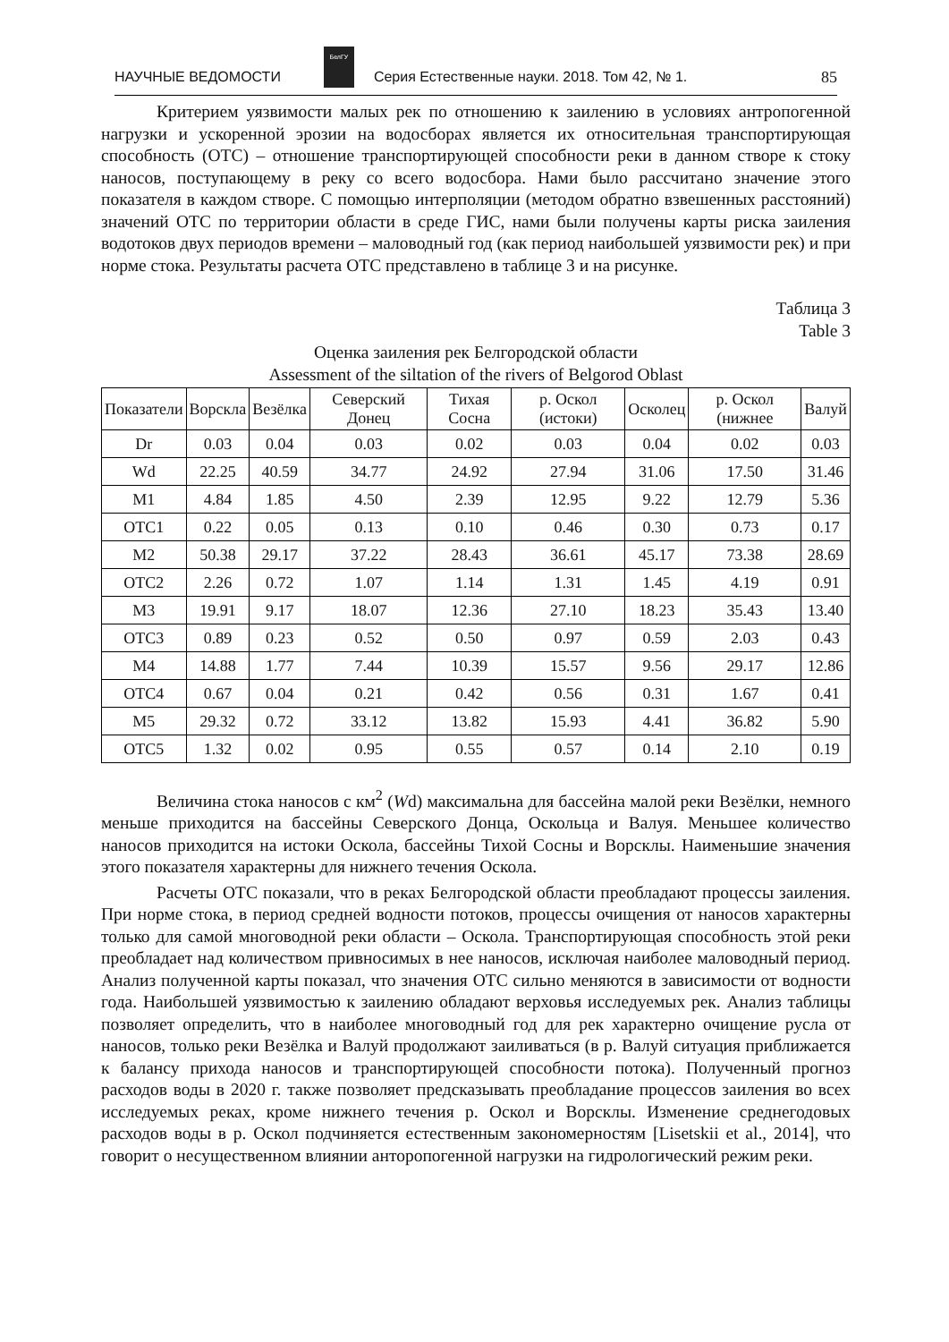НАУЧНЫЕ ВЕДОМОСТИ
БелГУ
Серия Естественные науки. 2018. Том 42, № 1. 85
Критерием уязвимости малых рек по отношению к заилению в условиях антропогенной нагрузки и ускоренной эрозии на водосборах является их относительная транспортирующая способность (ОТС) – отношение транспортирующей способности реки в данном створе к стоку наносов, поступающему в реку со всего водосбора. Нами было рассчитано значение этого показателя в каждом створе. С помощью интерполяции (методом обратно взвешенных расстояний) значений ОТС по территории области в среде ГИС, нами были получены карты риска заиления водотоков двух периодов времени – маловодный год (как период наибольшей уязвимости рек) и при норме стока. Результаты расчета ОТС представлено в таблице 3 и на рисунке.
Таблица 3
Table 3
Оценка заиления рек Белгородской области
Assessment of the siltation of the rivers of Belgorod Oblast
| Показатели | Ворскла | Везёлка | Северский Донец | Тихая Сосна | р. Оскол (истоки) | Осколец | р. Оскол (нижнее | Валуй |
| --- | --- | --- | --- | --- | --- | --- | --- | --- |
| Dr | 0.03 | 0.04 | 0.03 | 0.02 | 0.03 | 0.04 | 0.02 | 0.03 |
| Wd | 22.25 | 40.59 | 34.77 | 24.92 | 27.94 | 31.06 | 17.50 | 31.46 |
| M1 | 4.84 | 1.85 | 4.50 | 2.39 | 12.95 | 9.22 | 12.79 | 5.36 |
| ОТС1 | 0.22 | 0.05 | 0.13 | 0.10 | 0.46 | 0.30 | 0.73 | 0.17 |
| M2 | 50.38 | 29.17 | 37.22 | 28.43 | 36.61 | 45.17 | 73.38 | 28.69 |
| ОТС2 | 2.26 | 0.72 | 1.07 | 1.14 | 1.31 | 1.45 | 4.19 | 0.91 |
| M3 | 19.91 | 9.17 | 18.07 | 12.36 | 27.10 | 18.23 | 35.43 | 13.40 |
| ОТС3 | 0.89 | 0.23 | 0.52 | 0.50 | 0.97 | 0.59 | 2.03 | 0.43 |
| M4 | 14.88 | 1.77 | 7.44 | 10.39 | 15.57 | 9.56 | 29.17 | 12.86 |
| ОТС4 | 0.67 | 0.04 | 0.21 | 0.42 | 0.56 | 0.31 | 1.67 | 0.41 |
| M5 | 29.32 | 0.72 | 33.12 | 13.82 | 15.93 | 4.41 | 36.82 | 5.90 |
| ОТС5 | 1.32 | 0.02 | 0.95 | 0.55 | 0.57 | 0.14 | 2.10 | 0.19 |
Величина стока наносов с км<sup>2</sup> (Wd) максимальна для бассейна малой реки Везёлки, немного меньше приходится на бассейны Северского Донца, Оскольца и Валуя. Меньшее количество наносов приходится на истоки Оскола, бассейны Тихой Сосны и Ворсклы. Наименьшие значения этого показателя характерны для нижнего течения Оскола.
Расчеты ОТС показали, что в реках Белгородской области преобладают процессы заиления. При норме стока, в период средней водности потоков, процессы очищения от наносов характерны только для самой многоводной реки области – Оскола. Транспортирующая способность этой реки преобладает над количеством привносимых в нее наносов, исключая наиболее маловодный период. Анализ полученной карты показал, что значения ОТС сильно меняются в зависимости от водности года. Наибольшей уязвимостью к заилению обладают верховья исследуемых рек. Анализ таблицы позволяет определить, что в наиболее многоводный год для рек характерно очищение русла от наносов, только реки Везёлка и Валуй продолжают заиливаться (в р. Валуй ситуация приближается к балансу прихода наносов и транспортирующей способности потока). Полученный прогноз расходов воды в 2020 г. также позволяет предсказывать преобладание процессов заиления во всех исследуемых реках, кроме нижнего течения р. Оскол и Ворсклы. Изменение среднегодовых расходов воды в р. Оскол подчиняется естественным закономерностям [Lisetskii et al., 2014], что говорит о несущественном влиянии анторопогенной нагрузки на гидрологический режим реки.